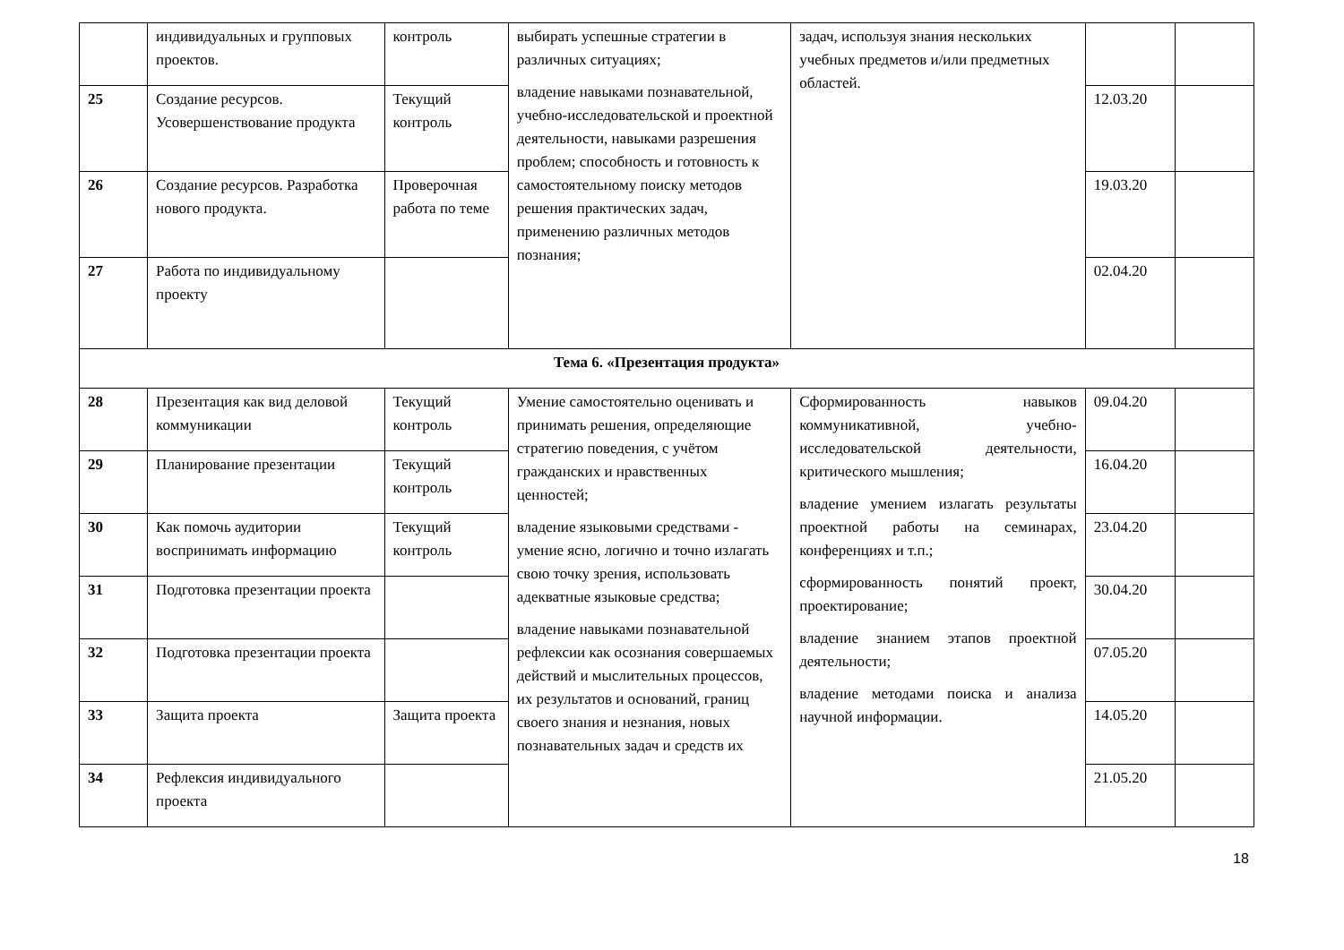| | индивидуальных и групповых проектов. | контроль | выбирать успешные стратегии в различных ситуациях; владение навыками познавательной, учебно-исследовательской и проектной деятельности, навыками разрешения проблем; способность и готовность к самостоятельному поиску методов решения практических задач, применению различных методов познания; | задач, используя знания нескольких учебных предметов и/или предметных областей. | | |
| 25 | Создание ресурсов. Усовершенствование продукта | Текущий контроль | | | 12.03.20 | |
| 26 | Создание ресурсов. Разработка нового продукта. | Проверочная работа по теме | | | 19.03.20 | |
| 27 | Работа по индивидуальному проекту | | | | 02.04.20 | |
| Тема 6. «Презентация продукта» | | | | | | |
| 28 | Презентация как вид деловой коммуникации | Текущий контроль | Умение самостоятельно оценивать и принимать решения, определяющие стратегию поведения, с учётом гражданских и нравственных ценностей; владение языковыми средствами - умение ясно, логично и точно излагать свою точку зрения, использовать адекватные языковые средства; владение навыками познавательной рефлексии как осознания совершаемых действий и мыслительных процессов, их результатов и оснований, границ своего знания и незнания, новых познавательных задач и средств их | Сформированность навыков коммуникативной, учебно-исследовательской деятельности, критического мышления; владение умением излагать результаты проектной работы на семинарах, конференциях и т.п.; сформированность понятий проект, проектирование; владение знанием этапов проектной деятельности; владение методами поиска и анализа научной информации. | 09.04.20 | |
| 29 | Планирование презентации | Текущий контроль | | | 16.04.20 | |
| 30 | Как помочь аудитории воспринимать информацию | Текущий контроль | | | 23.04.20 | |
| 31 | Подготовка презентации проекта | | | | 30.04.20 | |
| 32 | Подготовка презентации проекта | | | | 07.05.20 | |
| 33 | Защита проекта | Защита проекта | | | 14.05.20 | |
| 34 | Рефлексия индивидуального проекта | | | | 21.05.20 | |
18